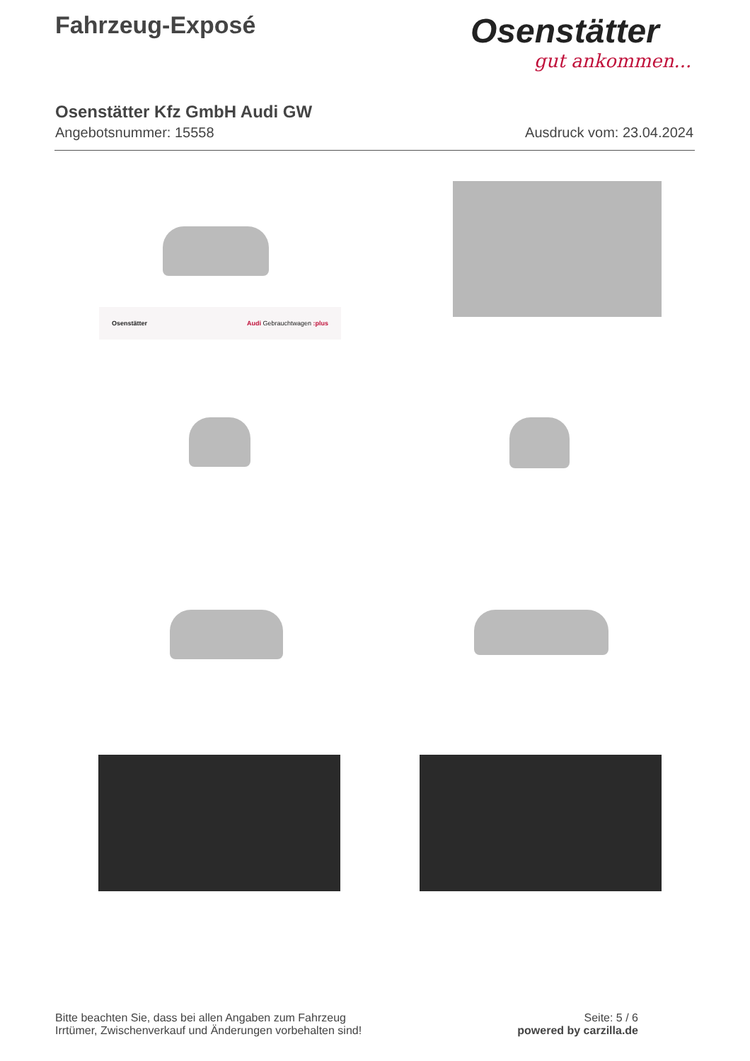Fahrzeug-Exposé
Osenstätter
gut ankommen...
Osenstätter Kfz GmbH Audi GW
Angebotsnummer: 15558 Ausdruck vom: 23.04.2024
Osenstätter Audi Gebrauchtwagen :plus
Bitte beachten Sie, dass bei allen Angaben zum Fahrzeug
Irrtümer, Zwischenverkauf und Änderungen vorbehalten sind!
Seite: 5 / 6
powered by carzilla.de